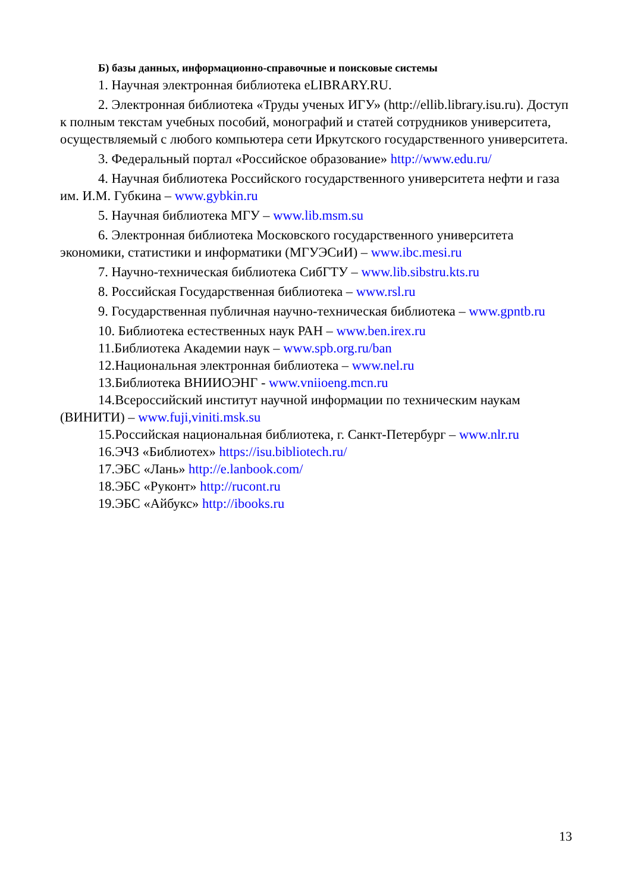Б) базы данных, информационно-справочные и поисковые системы
1. Научная электронная библиотека eLIBRARY.RU.
2. Электронная библиотека «Труды ученых ИГУ» (http://ellib.library.isu.ru). Доступ к полным текстам учебных пособий, монографий и статей сотрудников университета, осуществляемый с любого компьютера сети Иркутского государственного университета.
3. Федеральный портал «Российское образование» http://www.edu.ru/
4. Научная библиотека Российского государственного университета нефти и газа им. И.М. Губкина – www.gybkin.ru
5. Научная библиотека МГУ – www.lib.msm.su
6. Электронная библиотека Московского государственного университета экономики, статистики и информатики (МГУЭСиИ) – www.ibc.mesi.ru
7. Научно-техническая библиотека СибГТУ – www.lib.sibstru.kts.ru
8. Российская Государственная библиотека – www.rsl.ru
9. Государственная публичная научно-техническая библиотека – www.gpntb.ru
10. Библиотека естественных наук РАН – www.ben.irex.ru
11.Библиотека Академии наук – www.spb.org.ru/ban
12.Национальная электронная библиотека – www.nel.ru
13.Библиотека ВНИИОЭНГ - www.vniioeng.mcn.ru
14.Всероссийский институт научной информации по техническим наукам (ВИНИТИ) – www.fuji,viniti.msk.su
15.Российская национальная библиотека, г. Санкт-Петербург – www.nlr.ru
16.ЭЧЗ «Библиотех» https://isu.bibliotech.ru/
17.ЭБС «Лань» http://e.lanbook.com/
18.ЭБС «Руконт» http://rucont.ru
19.ЭБС «Айбукс» http://ibooks.ru
13